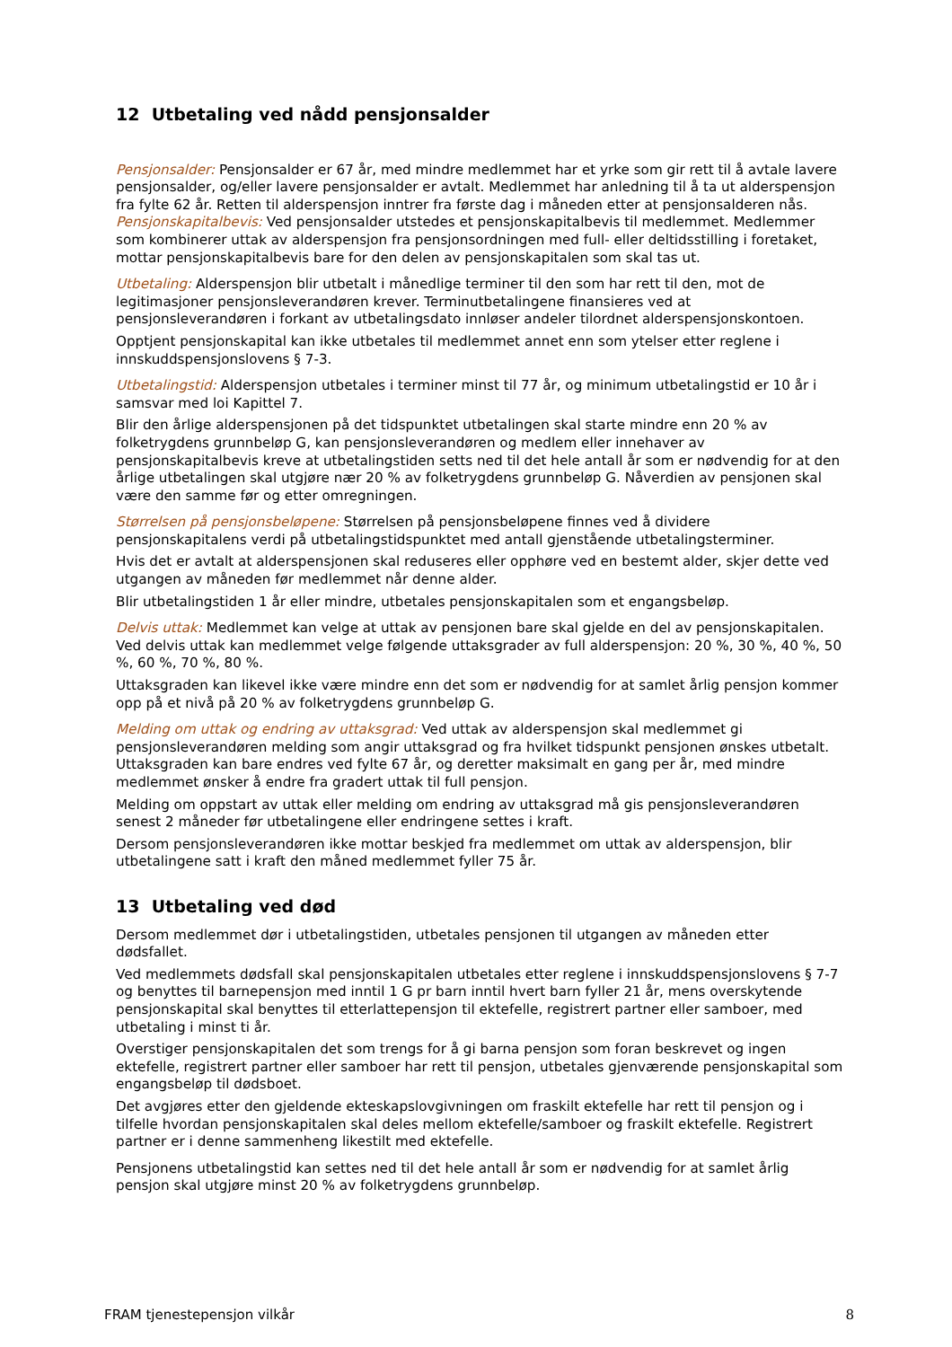12 Utbetaling ved nådd pensjonsalder
Pensjonsalder: Pensjonsalder er 67 år, med mindre medlemmet har et yrke som gir rett til å avtale lavere pensjonsalder, og/eller lavere pensjonsalder er avtalt. Medlemmet har anledning til å ta ut alderspensjon fra fylte 62 år. Retten til alderspensjon inntrer fra første dag i måneden etter at pensjonsalderen nås. Pensjonskapitalbevis: Ved pensjonsalder utstedes et pensjonskapitalbevis til medlemmet. Medlemmer som kombinerer uttak av alderspensjon fra pensjonsordningen med full- eller deltidsstilling i foretaket, mottar pensjonskapitalbevis bare for den delen av pensjonskapitalen som skal tas ut.
Utbetaling: Alderspensjon blir utbetalt i månedlige terminer til den som har rett til den, mot de legitimasjoner pensjonsleverandøren krever. Terminutbetalingene finansieres ved at pensjonsleverandøren i forkant av utbetalingsdato innløser andeler tilordnet alderspensjonskontoen.
Opptjent pensjonskapital kan ikke utbetales til medlemmet annet enn som ytelser etter reglene i innskuddspensjonslovens § 7-3.
Utbetalingstid: Alderspensjon utbetales i terminer minst til 77 år, og minimum utbetalingstid er 10 år i samsvar med loi Kapittel 7.
Blir den årlige alderspensjonen på det tidspunktet utbetalingen skal starte mindre enn 20 % av folketrygdens grunnbeløp G, kan pensjonsleverandøren og medlem eller innehaver av pensjonskapitalbevis kreve at utbetalingstiden setts ned til det hele antall år som er nødvendig for at den årlige utbetalingen skal utgjøre nær 20 % av folketrygdens grunnbeløp G. Nåverdien av pensjonen skal være den samme før og etter omregningen.
Størrelsen på pensjonsbeløpene: Størrelsen på pensjonsbeløpene finnes ved å dividere pensjonskapitalens verdi på utbetalingstidspunktet med antall gjenstående utbetalingsterminer.
Hvis det er avtalt at alderspensjonen skal reduseres eller opphøre ved en bestemt alder, skjer dette ved utgangen av måneden før medlemmet når denne alder.
Blir utbetalingstiden 1 år eller mindre, utbetales pensjonskapitalen som et engangsbeløp.
Delvis uttak: Medlemmet kan velge at uttak av pensjonen bare skal gjelde en del av pensjonskapitalen. Ved delvis uttak kan medlemmet velge følgende uttaksgrader av full alderspensjon: 20 %, 30 %, 40 %, 50 %, 60 %, 70 %, 80 %.
Uttaksgraden kan likevel ikke være mindre enn det som er nødvendig for at samlet årlig pensjon kommer opp på et nivå på 20 % av folketrygdens grunnbeløp G.
Melding om uttak og endring av uttaksgrad: Ved uttak av alderspensjon skal medlemmet gi pensjonsleverandøren melding som angir uttaksgrad og fra hvilket tidspunkt pensjonen ønskes utbetalt. Uttaksgraden kan bare endres ved fylte 67 år, og deretter maksimalt en gang per år, med mindre medlemmet ønsker å endre fra gradert uttak til full pensjon.
Melding om oppstart av uttak eller melding om endring av uttaksgrad må gis pensjonsleverandøren senest 2 måneder før utbetalingene eller endringene settes i kraft.
Dersom pensjonsleverandøren ikke mottar beskjed fra medlemmet om uttak av alderspensjon, blir utbetalingene satt i kraft den måned medlemmet fyller 75 år.
13 Utbetaling ved død
Dersom medlemmet dør i utbetalingstiden, utbetales pensjonen til utgangen av måneden etter dødsfallet.
Ved medlemmets dødsfall skal pensjonskapitalen utbetales etter reglene i innskuddspensjonslovens § 7-7 og benyttes til barnepensjon med inntil 1 G pr barn inntil hvert barn fyller 21 år, mens overskytende pensjonskapital skal benyttes til etterlattepensjon til ektefelle, registrert partner eller samboer, med utbetaling i minst ti år.
Overstiger pensjonskapitalen det som trengs for å gi barna pensjon som foran beskrevet og ingen ektefelle, registrert partner eller samboer har rett til pensjon, utbetales gjenværende pensjonskapital som engangsbeløp til dødsboet.
Det avgjøres etter den gjeldende ekteskapslovgivningen om fraskilt ektefelle har rett til pensjon og i tilfelle hvordan pensjonskapitalen skal deles mellom ektefelle/samboer og fraskilt ektefelle. Registrert partner er i denne sammenheng likestilt med ektefelle.
Pensjonens utbetalingstid kan settes ned til det hele antall år som er nødvendig for at samlet årlig pensjon skal utgjøre minst 20 % av folketrygdens grunnbeløp.
FRAM tjenestepensjon vilkår 8